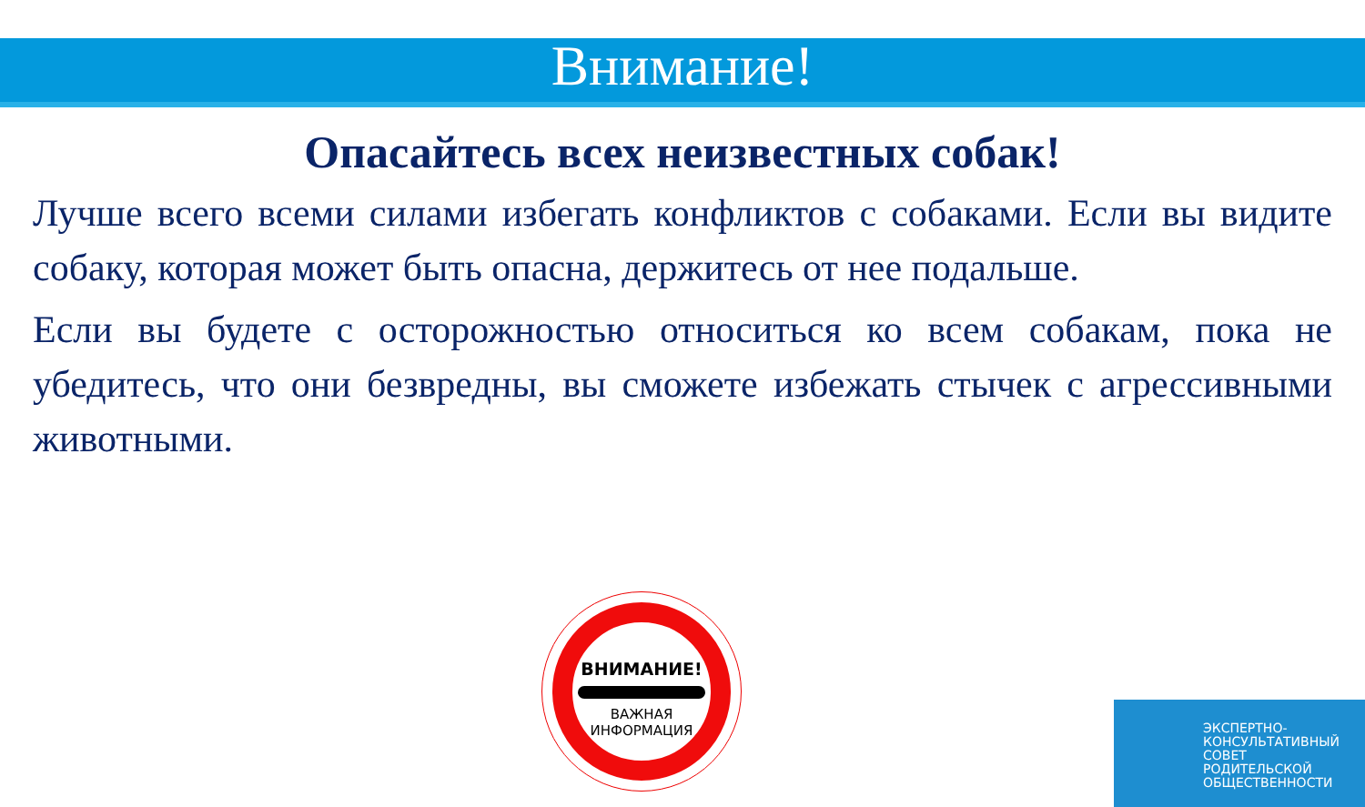Внимание!
Опасайтесь всех неизвестных собак!
Лучше всего всеми силами избегать конфликтов с собаками. Если вы видите собаку, которая может быть опасна, держитесь от нее подальше.
Если вы будете с осторожностью относиться ко всем собакам, пока не убедитесь, что они безвредны, вы сможете избежать стычек с агрессивными животными.
ВНИМАНИЕ!
ВАЖНАЯ
ИНФОРМАЦИЯ
ЭКСПЕРТНО-
КОНСУЛЬТАТИВНЫЙ
СОВЕТ
РОДИТЕЛЬСКОЙ
ОБЩЕСТВЕННОСТИ